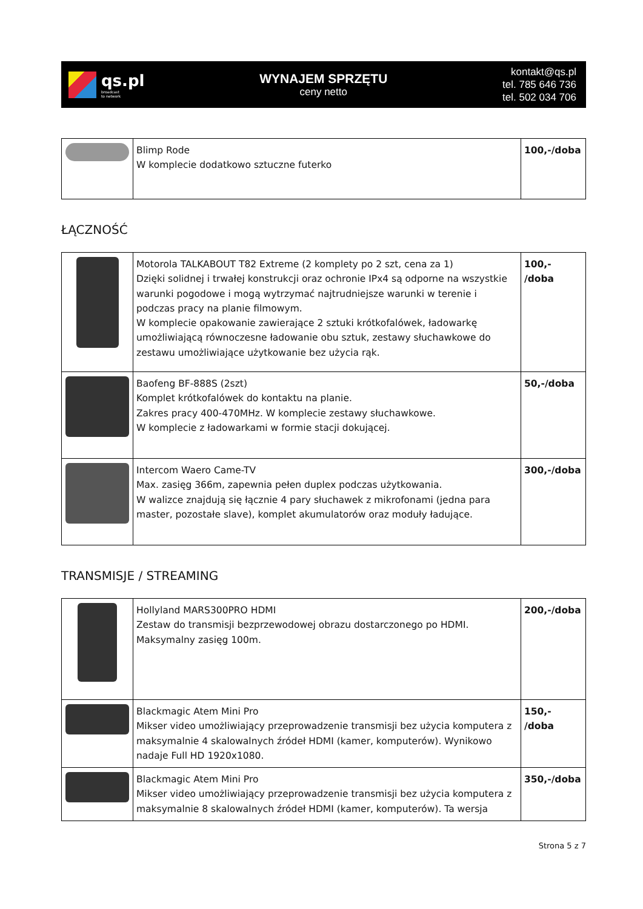qs.pl
broadcast
to network
WYNAJEM SPRZĘTU
ceny netto
kontakt@qs.pl
tel. 785 646 736
tel. 502 034 706
| | Blimp Rode W komplecie dodatkowo sztuczne futerko | 100,-/doba |
ŁĄCZNOŚĆ
| | Motorola TALKABOUT T82 Extreme (2 komplety po 2 szt, cena za 1) Dzięki solidnej i trwałej konstrukcji oraz ochronie IPx4 są odporne na wszystkie warunki pogodowe i mogą wytrzymać najtrudniejsze warunki w terenie i podczas pracy na planie filmowym. W komplecie opakowanie zawierające 2 sztuki krótkofalówek, ładowarkę umożliwiającą równoczesne ładowanie obu sztuk, zestawy słuchawkowe do zestawu umożliwiające użytkowanie bez użycia rąk. | 100,- /doba |
| | Baofeng BF-888S (2szt) Komplet krótkofalówek do kontaktu na planie. Zakres pracy 400-470MHz. W komplecie zestawy słuchawkowe. W komplecie z ładowarkami w formie stacji dokującej. | 50,-/doba |
| | Intercom Waero Came-TV Max. zasięg 366m, zapewnia pełen duplex podczas użytkowania. W walizce znajdują się łącznie 4 pary słuchawek z mikrofonami (jedna para master, pozostałe slave), komplet akumulatorów oraz moduły ładujące. | 300,-/doba |
TRANSMISJE / STREAMING
| | Hollyland MARS300PRO HDMI Zestaw do transmisji bezprzewodowej obrazu dostarczonego po HDMI. Maksymalny zasięg 100m. | 200,-/doba |
| | Blackmagic Atem Mini Pro Mikser video umożliwiający przeprowadzenie transmisji bez użycia komputera z maksymalnie 4 skalowalnych źródeł HDMI (kamer, komputerów). Wynikowo nadaje Full HD 1920x1080. | 150,- /doba |
| | Blackmagic Atem Mini Pro Mikser video umożliwiający przeprowadzenie transmisji bez użycia komputera z maksymalnie 8 skalowalnych źródeł HDMI (kamer, komputerów). Ta wersja | 350,-/doba |
Strona 5 z 7